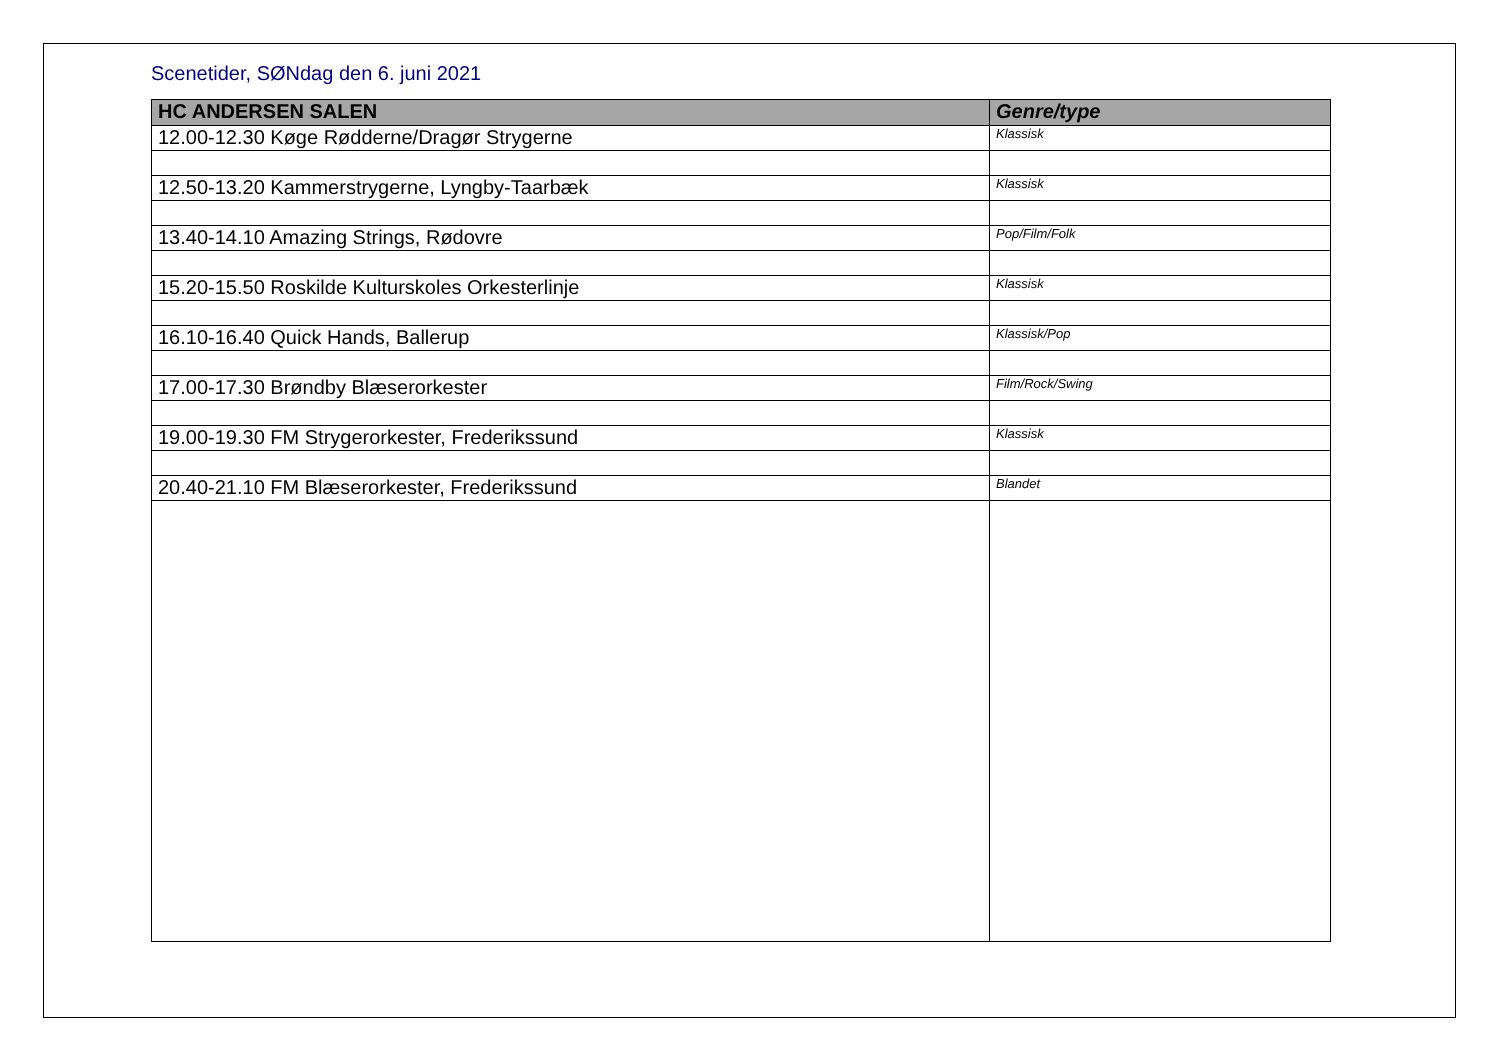Scenetider, SØNdag den 6. juni 2021
| HC ANDERSEN SALEN | Genre/type |
| --- | --- |
| 12.00-12.30 Køge Rødderne/Dragør Strygerne | Klassisk |
| 12.50-13.20 Kammerstrygerne, Lyngby-Taarbæk | Klassisk |
| 13.40-14.10 Amazing Strings, Rødovre | Pop/Film/Folk |
| 15.20-15.50 Roskilde Kulturskoles Orkesterlinje | Klassisk |
| 16.10-16.40 Quick Hands, Ballerup | Klassisk/Pop |
| 17.00-17.30 Brøndby Blæserorkester | Film/Rock/Swing |
| 19.00-19.30 FM Strygerorkester, Frederikssund | Klassisk |
| 20.40-21.10 FM Blæserorkester, Frederikssund | Blandet |